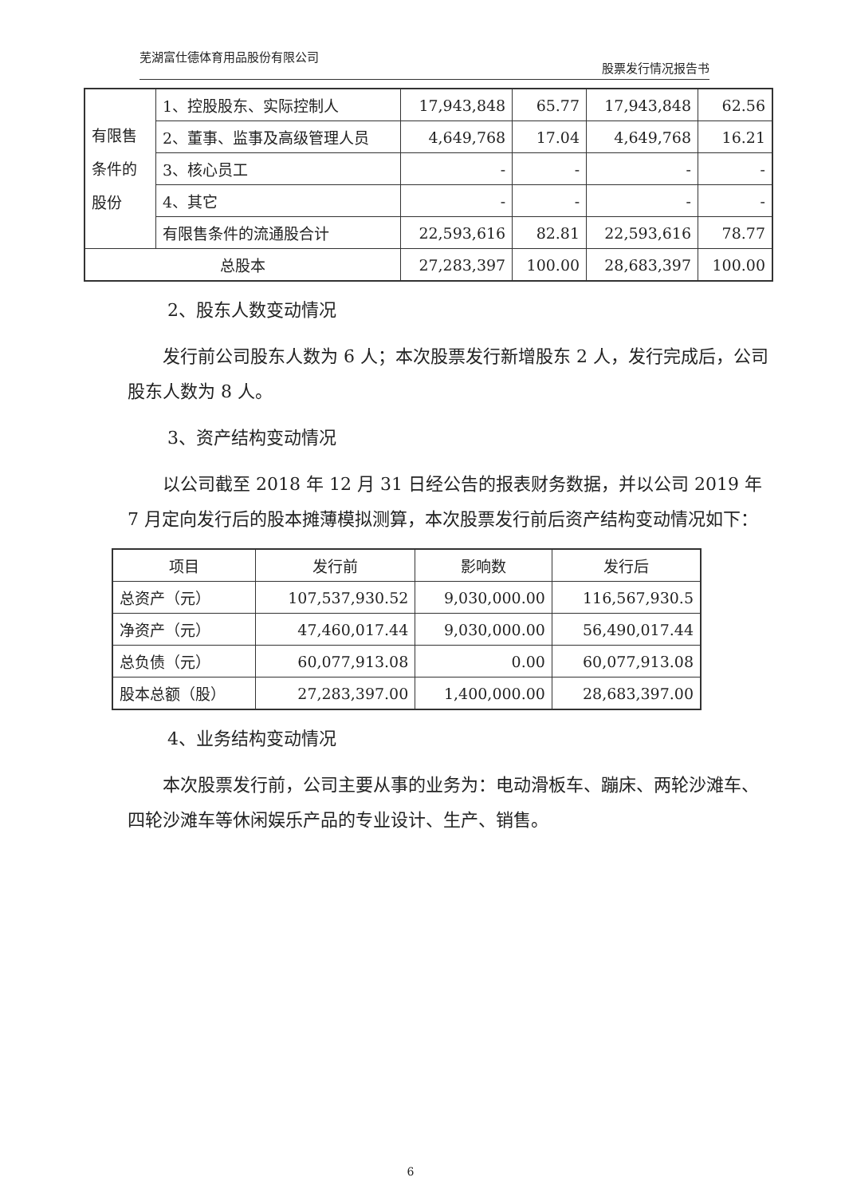芜湖富仕德体育用品股份有限公司 股票发行情况报告书
| 有限售条件的股份 | 1、控股股东、实际控制人 | 17,943,848 | 65.77 | 17,943,848 | 62.56 |
| | 2、董事、监事及高级管理人员 | 4,649,768 | 17.04 | 4,649,768 | 16.21 |
| | 3、核心员工 | - | - | - | - |
| | 4、其它 | - | - | - | - |
| | 有限售条件的流通股合计 | 22,593,616 | 82.81 | 22,593,616 | 78.77 |
| 总股本 | | 27,283,397 | 100.00 | 28,683,397 | 100.00 |
2、股东人数变动情况
发行前公司股东人数为 6 人；本次股票发行新增股东 2 人，发行完成后，公司股东人数为 8 人。
3、资产结构变动情况
以公司截至 2018 年 12 月 31 日经公告的报表财务数据，并以公司 2019 年 7 月定向发行后的股本摊薄模拟测算，本次股票发行前后资产结构变动情况如下：
| 项目 | 发行前 | 影响数 | 发行后 |
| --- | --- | --- | --- |
| 总资产（元） | 107,537,930.52 | 9,030,000.00 | 116,567,930.5 |
| 净资产（元） | 47,460,017.44 | 9,030,000.00 | 56,490,017.44 |
| 总负债（元） | 60,077,913.08 | 0.00 | 60,077,913.08 |
| 股本总额（股） | 27,283,397.00 | 1,400,000.00 | 28,683,397.00 |
4、业务结构变动情况
本次股票发行前，公司主要从事的业务为：电动滑板车、蹦床、两轮沙滩车、四轮沙滩车等休闲娱乐产品的专业设计、生产、销售。
6